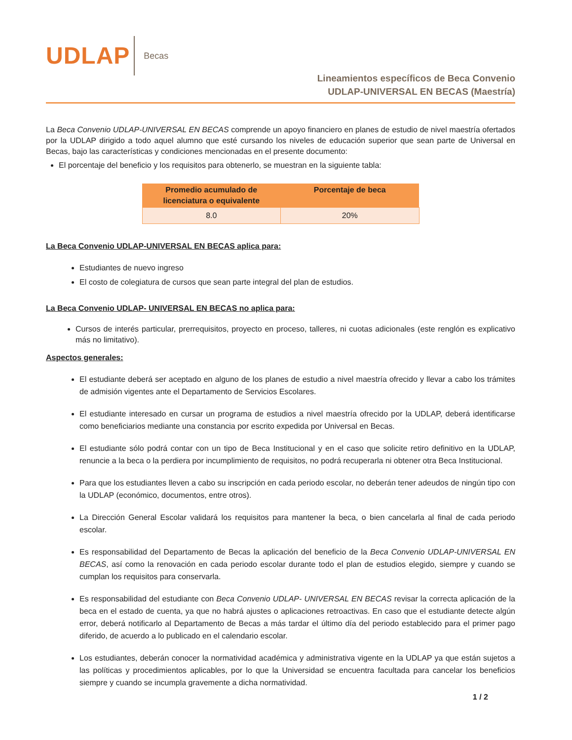UDLAP
Becas
Lineamientos específicos de Beca Convenio
UDLAP-UNIVERSAL EN BECAS (Maestría)
La Beca Convenio UDLAP-UNIVERSAL EN BECAS comprende un apoyo financiero en planes de estudio de nivel maestría ofertados por la UDLAP dirigido a todo aquel alumno que esté cursando los niveles de educación superior que sean parte de Universal en Becas, bajo las características y condiciones mencionadas en el presente documento:
El porcentaje del beneficio y los requisitos para obtenerlo, se muestran en la siguiente tabla:
| Promedio acumulado de licenciatura o equivalente | Porcentaje de beca |
| --- | --- |
| 8.0 | 20% |
La Beca Convenio UDLAP-UNIVERSAL EN BECAS aplica para:
Estudiantes de nuevo ingreso
El costo de colegiatura de cursos que sean parte integral del plan de estudios.
La Beca Convenio UDLAP- UNIVERSAL EN BECAS no aplica para:
Cursos de interés particular, prerrequisitos, proyecto en proceso, talleres, ni cuotas adicionales (este renglón es explicativo más no limitativo).
Aspectos generales:
El estudiante deberá ser aceptado en alguno de los planes de estudio a nivel maestría ofrecido y llevar a cabo los trámites de admisión vigentes ante el Departamento de Servicios Escolares.
El estudiante interesado en cursar un programa de estudios a nivel maestría ofrecido por la UDLAP, deberá identificarse como beneficiarios mediante una constancia por escrito expedida por Universal en Becas.
El estudiante sólo podrá contar con un tipo de Beca Institucional y en el caso que solicite retiro definitivo en la UDLAP, renuncie a la beca o la perdiera por incumplimiento de requisitos, no podrá recuperarla ni obtener otra Beca Institucional.
Para que los estudiantes lleven a cabo su inscripción en cada periodo escolar, no deberán tener adeudos de ningún tipo con la UDLAP (económico, documentos, entre otros).
La Dirección General Escolar validará los requisitos para mantener la beca, o bien cancelarla al final de cada periodo escolar.
Es responsabilidad del Departamento de Becas la aplicación del beneficio de la Beca Convenio UDLAP-UNIVERSAL EN BECAS, así como la renovación en cada periodo escolar durante todo el plan de estudios elegido, siempre y cuando se cumplan los requisitos para conservarla.
Es responsabilidad del estudiante con Beca Convenio UDLAP- UNIVERSAL EN BECAS revisar la correcta aplicación de la beca en el estado de cuenta, ya que no habrá ajustes o aplicaciones retroactivas. En caso que el estudiante detecte algún error, deberá notificarlo al Departamento de Becas a más tardar el último día del periodo establecido para el primer pago diferido, de acuerdo a lo publicado en el calendario escolar.
Los estudiantes, deberán conocer la normatividad académica y administrativa vigente en la UDLAP ya que están sujetos a las políticas y procedimientos aplicables, por lo que la Universidad se encuentra facultada para cancelar los beneficios siempre y cuando se incumpla gravemente a dicha normatividad.
1 / 2